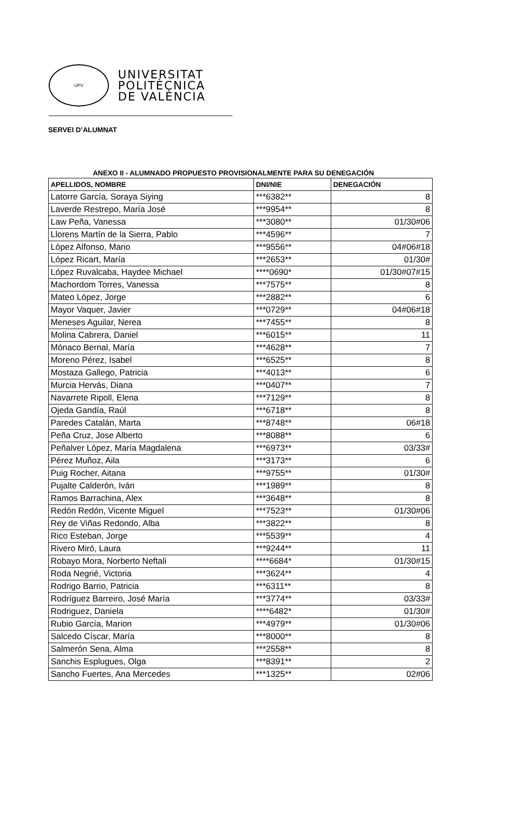UPV
UNIVERSITAT
POLITÈCNICA
DE VALÈNCIA
SERVEI D’ALUMNAT
ANEXO II - ALUMNADO PROPUESTO PROVISIONALMENTE PARA SU DENEGACIÓN
| APELLIDOS, NOMBRE | DNI/NIE | DENEGACIÓN |
| --- | --- | --- |
| Latorre García, Soraya Siying | ***6382** | 8 |
| Laverde Restrepo, María José | ***9954** | 8 |
| Law Peña, Vanessa | ***3080** | 01/30#06 |
| Llorens Martín de la Sierra, Pablo | ***4596** | 7 |
| López Alfonso, Mario | ***9556** | 04#06#18 |
| López Ricart, María | ***2653** | 01/30# |
| López Ruvalcaba, Haydee Michael | ****0690* | 01/30#07#15 |
| Machordom Torres, Vanessa | ***7575** | 8 |
| Mateo López, Jorge | ***2882** | 6 |
| Mayor Vaquer, Javier | ***0729** | 04#06#18 |
| Meneses Aguilar, Nerea | ***7455** | 8 |
| Molina Cabrera, Daniel | ***6015** | 11 |
| Mónaco Bernal, María | ***4628** | 7 |
| Moreno Pérez, Isabel | ***6525** | 8 |
| Mostaza Gallego, Patricia | ***4013** | 6 |
| Murcia Hervás, Diana | ***0407** | 7 |
| Navarrete Ripoll, Elena | ***7129** | 8 |
| Ojeda Gandía, Raúl | ***6718** | 8 |
| Paredes Catalán, Marta | ***8748** | 06#18 |
| Peña Cruz, Jose Alberto | ***8088** | 6 |
| Peñalver López, María Magdalena | ***6973** | 03/33# |
| Pérez Muñoz, Aila | ***3173** | 6 |
| Puig Rocher, Aitana | ***9755** | 01/30# |
| Pujalte Calderón, Iván | ***1989** | 8 |
| Ramos Barrachina, Alex | ***3648** | 8 |
| Redón Redón, Vicente Miguel | ***7523** | 01/30#06 |
| Rey de Viñas Redondo, Alba | ***3822** | 8 |
| Rico Esteban, Jorge | ***5539** | 4 |
| Rivero Miró, Laura | ***9244** | 11 |
| Robayo Mora, Norberto Neftali | ****6684* | 01/30#15 |
| Roda Negrié, Victoria | ***3624** | 4 |
| Rodrigo Barrio, Patricia | ***6311** | 8 |
| Rodríguez Barreiro, José María | ***3774** | 03/33# |
| Rodriguez, Daniela | ****6482* | 01/30# |
| Rubio García, Marion | ***4979** | 01/30#06 |
| Salcedo Císcar, María | ***8000** | 8 |
| Salmerón Sena, Alma | ***2558** | 8 |
| Sanchis Esplugues, Olga | ***8391** | 2 |
| Sancho Fuertes, Ana Mercedes | ***1325** | 02#06 |